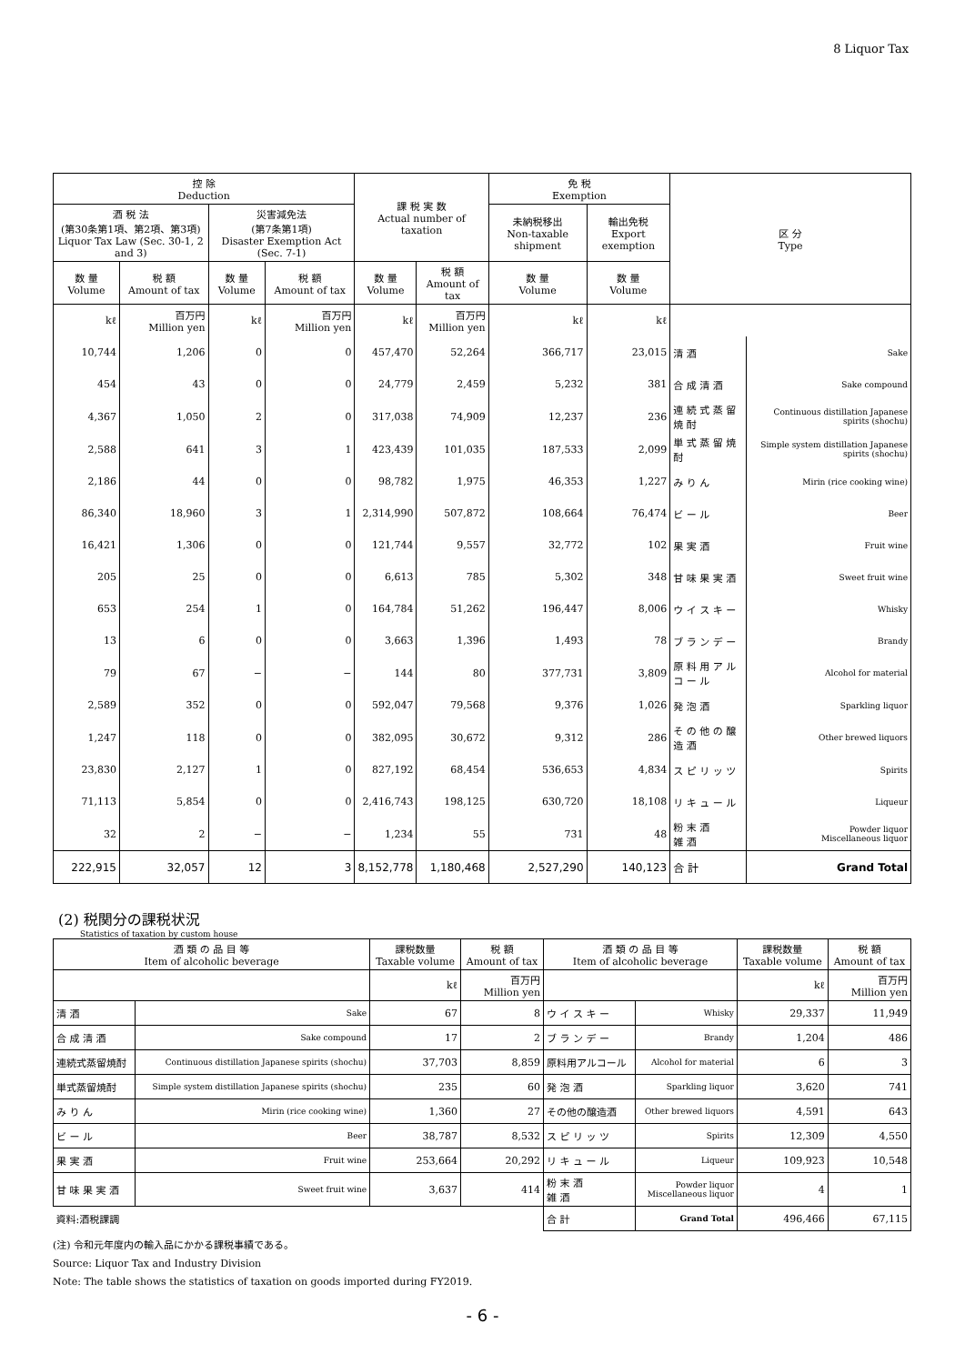8 Liquor Tax
| 控 除 Deduction | | | | 課 税 実 数 Actual number of taxation | | 免 税 Exemption | | 区 分 Type | |
| --- | --- | --- | --- | --- | --- | --- | --- | --- | --- |
| 酒 税 法 (第30条第1項、第2項、第3項) Liquor Tax Law (Sec. 30-1, 2 and 3) | | 災害減免法 (第7条第1項) Disaster Exemption Act (Sec. 7-1) | | | | 未納税移出 Non-taxable shipment | 輸出免税 Export exemption | | |
| 数 量 Volume | 税 額 Amount of tax | 数 量 Volume | 税 額 Amount of tax | 数 量 Volume | 税 額 Amount of tax | 数 量 Volume | 数 量 Volume | | |
| kℓ | 百万円 Million yen | kℓ | 百万円 Million yen | kℓ | 百万円 Million yen | kℓ | kℓ | | |
| 10,744 | 1,206 | 0 | 0 | 457,470 | 52,264 | 366,717 | 23,015 | 清 酒 | Sake |
| 454 | 43 | 0 | 0 | 24,779 | 2,459 | 5,232 | 381 | 合 成 清 酒 | Sake compound |
| 4,367 | 1,050 | 2 | 0 | 317,038 | 74,909 | 12,237 | 236 | 連 続 式 蒸 留 焼 酎 | Continuous distillation Japanese spirits (shochu) |
| 2,588 | 641 | 3 | 1 | 423,439 | 101,035 | 187,533 | 2,099 | 単 式 蒸 留 焼 酎 | Simple system distillation Japanese spirits (shochu) |
| 2,186 | 44 | 0 | 0 | 98,782 | 1,975 | 46,353 | 1,227 | み り ん | Mirin (rice cooking wine) |
| 86,340 | 18,960 | 3 | 1 | 2,314,990 | 507,872 | 108,664 | 76,474 | ビ ー ル | Beer |
| 16,421 | 1,306 | 0 | 0 | 121,744 | 9,557 | 32,772 | 102 | 果 実 酒 | Fruit wine |
| 205 | 25 | 0 | 0 | 6,613 | 785 | 5,302 | 348 | 甘 味 果 実 酒 | Sweet fruit wine |
| 653 | 254 | 1 | 0 | 164,784 | 51,262 | 196,447 | 8,006 | ウ イ ス キ ー | Whisky |
| 13 | 6 | 0 | 0 | 3,663 | 1,396 | 1,493 | 78 | ブ ラ ン デ ー | Brandy |
| 79 | 67 | − | − | 144 | 80 | 377,731 | 3,809 | 原 料 用 ア ル コ ー ル | Alcohol for material |
| 2,589 | 352 | 0 | 0 | 592,047 | 79,568 | 9,376 | 1,026 | 発 泡 酒 | Sparkling liquor |
| 1,247 | 118 | 0 | 0 | 382,095 | 30,672 | 9,312 | 286 | そ の 他 の 醸 造 酒 | Other brewed liquors |
| 23,830 | 2,127 | 1 | 0 | 827,192 | 68,454 | 536,653 | 4,834 | ス ピ リ ッ ツ | Spirits |
| 71,113 | 5,854 | 0 | 0 | 2,416,743 | 198,125 | 630,720 | 18,108 | リ キ ュ ー ル | Liqueur |
| 32 | 2 | − | − | 1,234 | 55 | 731 | 48 | 粉 末 酒 雑 酒 | Powder liquor Miscellaneous liquor |
| 222,915 | 32,057 | 12 | 3 | 8,152,778 | 1,180,468 | 2,527,290 | 140,123 | 合 計 | Grand Total |
(2) 税関分の課税状況
Statistics of taxation by custom house
| 酒 類 の 品 目 等 Item of alcoholic beverage | | 課税数量 Taxable volume | 税 額 Amount of tax | 酒 類 の 品 目 等 Item of alcoholic beverage | | 課税数量 Taxable volume | 税 額 Amount of tax |
| --- | --- | --- | --- | --- | --- | --- | --- |
| | | kℓ | 百万円 Million yen | | | kℓ | 百万円 Million yen |
| 清 酒 | Sake | 67 | 8 | ウ イ ス キ ー | Whisky | 29,337 | 11,949 |
| 合 成 清 酒 | Sake compound | 17 | 2 | ブ ラ ン デ ー | Brandy | 1,204 | 486 |
| 連続式蒸留焼酎 | Continuous distillation Japanese spirits (shochu) | 37,703 | 8,859 | 原料用アルコール | Alcohol for material | 6 | 3 |
| 単式蒸留焼酎 | Simple system distillation Japanese spirits (shochu) | 235 | 60 | 発 泡 酒 | Sparkling liquor | 3,620 | 741 |
| み り ん | Mirin (rice cooking wine) | 1,360 | 27 | その他の醸造酒 | Other brewed liquors | 4,591 | 643 |
| ビ ー ル | Beer | 38,787 | 8,532 | ス ピ リ ッ ツ | Spirits | 12,309 | 4,550 |
| 果 実 酒 | Fruit wine | 253,664 | 20,292 | リ キ ュ ー ル | Liqueur | 109,923 | 10,548 |
| 甘 味 果 実 酒 | Sweet fruit wine | 3,637 | 414 | 粉 末 酒 雑 酒 | Powder liquor Miscellaneous liquor | 4 | 1 |
| 資料:酒税課調 | | | | 合 計 | Grand Total | 496,466 | 67,115 |
(注) 令和元年度内の輸入品にかかる課税事績である。
Source: Liquor Tax and Industry Division
Note: The table shows the statistics of taxation on goods imported during FY2019.
- 6 -